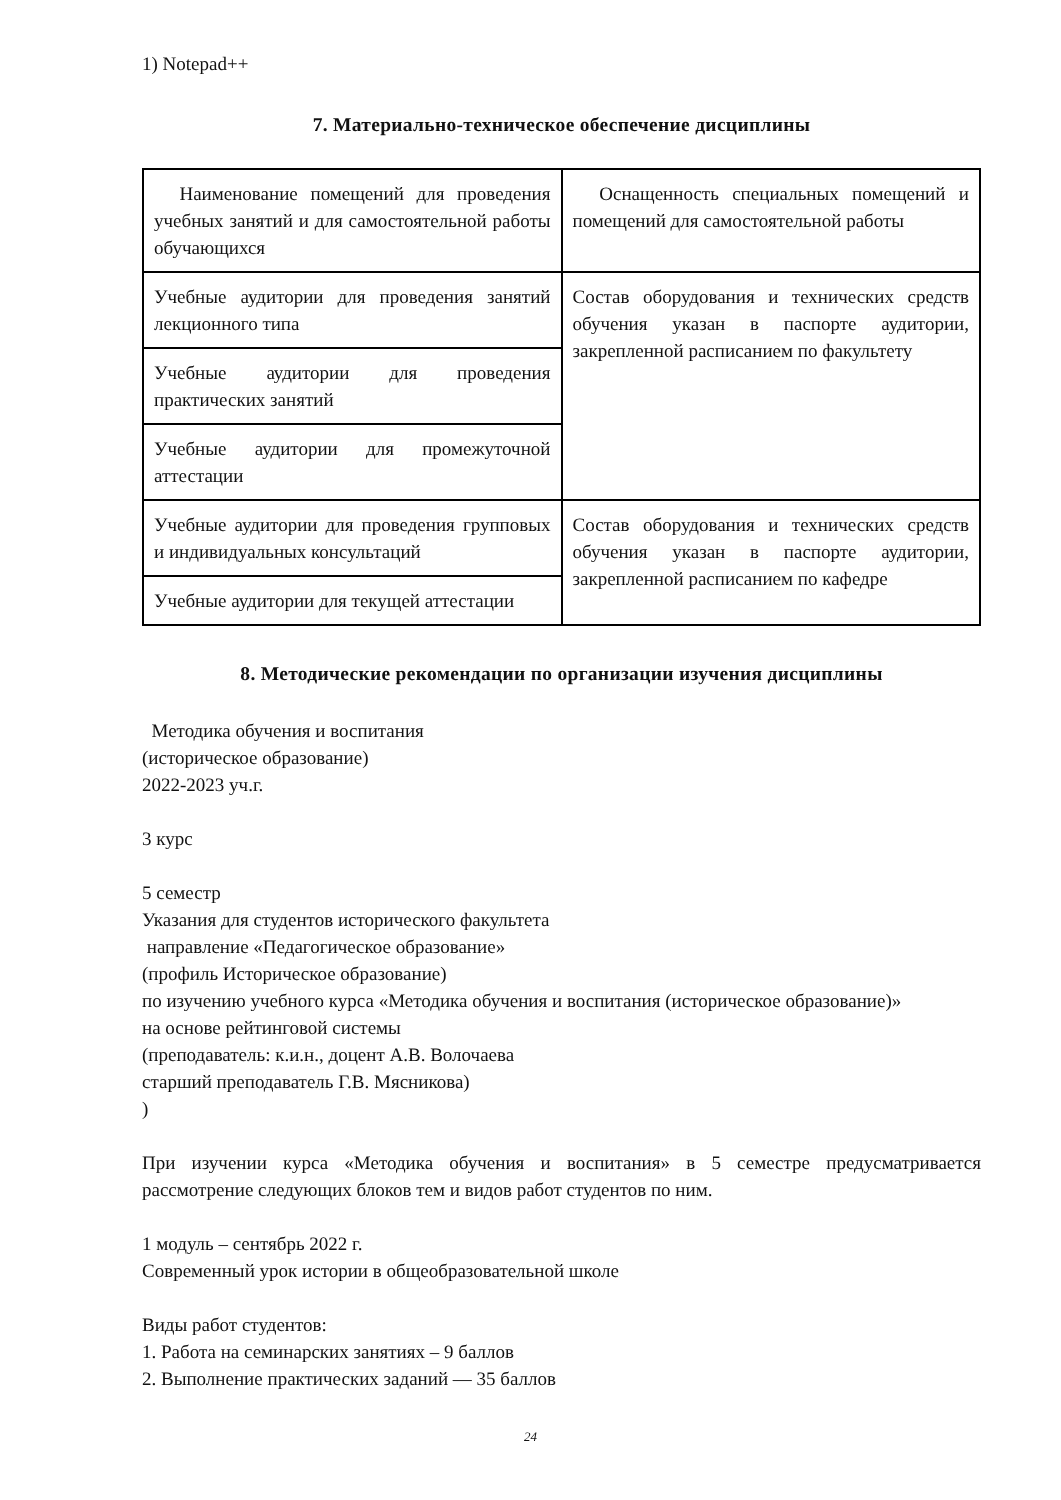1) Notepad++
7. Материально-техническое обеспечение дисциплины
| Наименование помещений для проведения учебных занятий и для самостоятельной работы обучающихся | Оснащенность специальных помещений и помещений для самостоятельной работы |
| Учебные аудитории для проведения занятий лекционного типа | Состав оборудования и технических средств обучения указан в паспорте аудитории, закрепленной расписанием по факультету |
| Учебные аудитории для проведения практических занятий | |
| Учебные аудитории для промежуточной аттестации | |
| Учебные аудитории для проведения групповых и индивидуальных консультаций | Состав оборудования и технических средств обучения указан в паспорте аудитории, закрепленной расписанием по кафедре |
| Учебные аудитории для текущей аттестации | |
8. Методические рекомендации по организации изучения дисциплины
Методика обучения и воспитания
(историческое образование)
2022-2023 уч.г.
3 курс
5 семестр
Указания для студентов исторического факультета
направление «Педагогическое образование»
(профиль Историческое образование)
по изучению учебного курса «Методика обучения и воспитания (историческое образование)»
на основе рейтинговой системы
(преподаватель: к.и.н., доцент А.В. Волочаева
старший преподаватель Г.В. Мясникова)
)
При изучении курса «Методика обучения и воспитания» в 5 семестре предусматривается рассмотрение следующих блоков тем и видов работ студентов по ним.
1 модуль – сентябрь 2022 г.
Современный урок истории в общеобразовательной школе
Виды работ студентов:
1. Работа на семинарских занятиях – 9 баллов
2. Выполнение практических заданий — 35 баллов
24